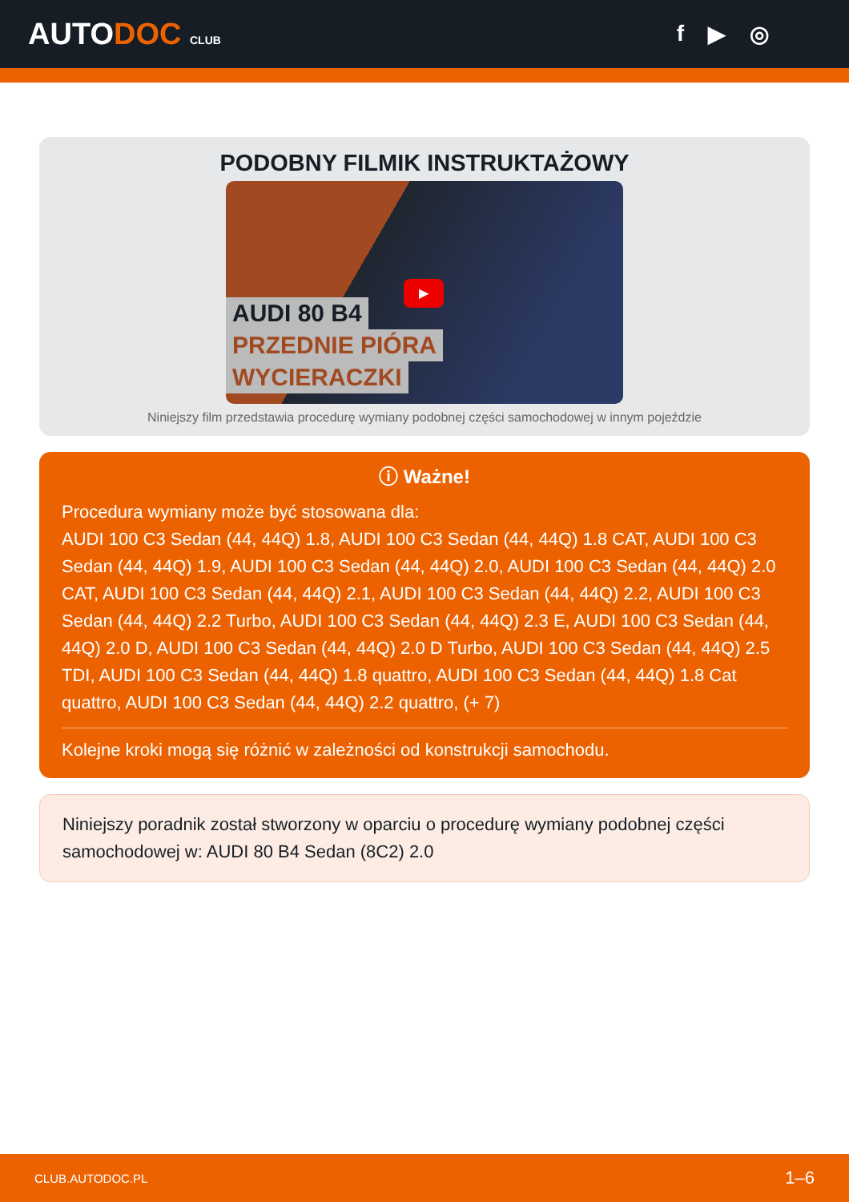AUTODOC CLUB
f ▶ ◎
PODOBNY FILMIK INSTRUKTAŻOWY
▶
AUDI 80 B4
PRZEDNIE PIÓRA
WYCIERACZKI
Niniejszy film przedstawia procedurę wymiany podobnej części samochodowej w innym pojeździe
ⓘ Ważne!
Procedura wymiany może być stosowana dla:
AUDI 100 C3 Sedan (44, 44Q) 1.8, AUDI 100 C3 Sedan (44, 44Q) 1.8 CAT, AUDI 100 C3 Sedan (44, 44Q) 1.9, AUDI 100 C3 Sedan (44, 44Q) 2.0, AUDI 100 C3 Sedan (44, 44Q) 2.0 CAT, AUDI 100 C3 Sedan (44, 44Q) 2.1, AUDI 100 C3 Sedan (44, 44Q) 2.2, AUDI 100 C3 Sedan (44, 44Q) 2.2 Turbo, AUDI 100 C3 Sedan (44, 44Q) 2.3 E, AUDI 100 C3 Sedan (44, 44Q) 2.0 D, AUDI 100 C3 Sedan (44, 44Q) 2.0 D Turbo, AUDI 100 C3 Sedan (44, 44Q) 2.5 TDI, AUDI 100 C3 Sedan (44, 44Q) 1.8 quattro, AUDI 100 C3 Sedan (44, 44Q) 1.8 Cat quattro, AUDI 100 C3 Sedan (44, 44Q) 2.2 quattro, (+ 7)
Kolejne kroki mogą się różnić w zależności od konstrukcji samochodu.
Niniejszy poradnik został stworzony w oparciu o procedurę wymiany podobnej części samochodowej w: AUDI 80 B4 Sedan (8C2) 2.0
CLUB.AUTODOC.PL 1–6